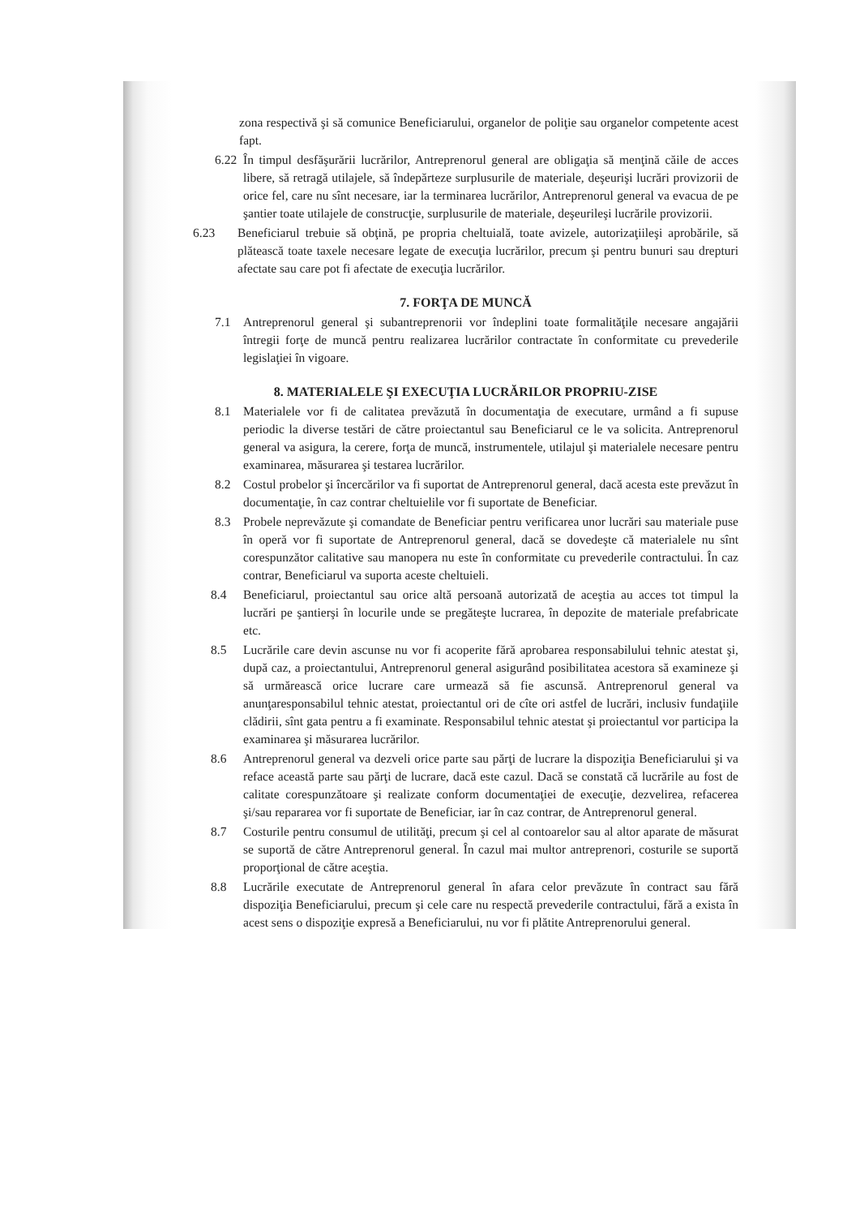zona respectivă şi să comunice Beneficiarului, organelor de poliţie sau organelor competente acest fapt.
6.22
În timpul desfăşurării lucrărilor, Antreprenorul general are obligaţia să menţină căile de acces libere, să retragă utilajele, să îndepărteze surplusurile de materiale, deşeurişi lucrări provizorii de orice fel, care nu sînt necesare, iar la terminarea lucrărilor, Antreprenorul general va evacua de pe şantier toate utilajele de construcţie, surplusurile de materiale, deşeurileşi lucrările provizorii.
6.23 Beneficiarul trebuie să obţină, pe propria cheltuială, toate avizele, autorizaţiileşi aprobările, să plătească toate taxele necesare legate de execuţia lucrărilor, precum şi pentru bunuri sau drepturi afectate sau care pot fi afectate de execuţia lucrărilor.
7. FORŢA DE MUNCĂ
7.1 Antreprenorul general şi subantreprenorii vor îndeplini toate formalităţile necesare angajării întregii forţe de muncă pentru realizarea lucrărilor contractate în conformitate cu prevederile legislaţiei în vigoare.
8. MATERIALELE ŞI EXECUŢIA LUCRĂRILOR PROPRIU-ZISE
8.1 Materialele vor fi de calitatea prevăzută în documentaţia de executare, urmând a fi supuse periodic la diverse testări de către proiectantul sau Beneficiarul ce le va solicita. Antreprenorul general va asigura, la cerere, forţa de muncă, instrumentele, utilajul şi materialele necesare pentru examinarea, măsurarea şi testarea lucrărilor.
8.2 Costul probelor şi încercărilor va fi suportat de Antreprenorul general, dacă acesta este prevăzut în documentaţie, în caz contrar cheltuielile vor fi suportate de Beneficiar.
8.3 Probele neprevăzute şi comandate de Beneficiar pentru verificarea unor lucrări sau materiale puse în operă vor fi suportate de Antreprenorul general, dacă se dovedeşte că materialele nu sînt corespunzător calitative sau manopera nu este în conformitate cu prevederile contractului. În caz contrar, Beneficiarul va suporta aceste cheltuieli.
8.4 Beneficiarul, proiectantul sau orice altă persoană autorizată de aceştia au acces tot timpul la lucrări pe şantierşi în locurile unde se pregăteşte lucrarea, în depozite de materiale prefabricate etc.
8.5 Lucrările care devin ascunse nu vor fi acoperite fără aprobarea responsabilului tehnic atestat şi, după caz, a proiectantului, Antreprenorul general asigurând posibilitatea acestora să examineze şi să urmărească orice lucrare care urmează să fie ascunsă. Antreprenorul general va anunţaresponsabilul tehnic atestat, proiectantul ori de cîte ori astfel de lucrări, inclusiv fundaţiile clădirii, sînt gata pentru a fi examinate. Responsabilul tehnic atestat şi proiectantul vor participa la examinarea şi măsurarea lucrărilor.
8.6 Antreprenorul general va dezveli orice parte sau părţi de lucrare la dispoziţia Beneficiarului şi va reface această parte sau părţi de lucrare, dacă este cazul. Dacă se constată că lucrările au fost de calitate corespunzătoare şi realizate conform documentaţiei de execuţie, dezvelirea, refacerea şi/sau repararea vor fi suportate de Beneficiar, iar în caz contrar, de Antreprenorul general.
8.7 Costurile pentru consumul de utilităţi, precum şi cel al contoarelor sau al altor aparate de măsurat se suportă de către Antreprenorul general. În cazul mai multor antreprenori, costurile se suportă proporţional de către aceştia.
8.8 Lucrările executate de Antreprenorul general în afara celor prevăzute în contract sau fără dispoziţia Beneficiarului, precum şi cele care nu respectă prevederile contractului, fără a exista în acest sens o dispoziţie expresă a Beneficiarului, nu vor fi plătite Antreprenorului general.